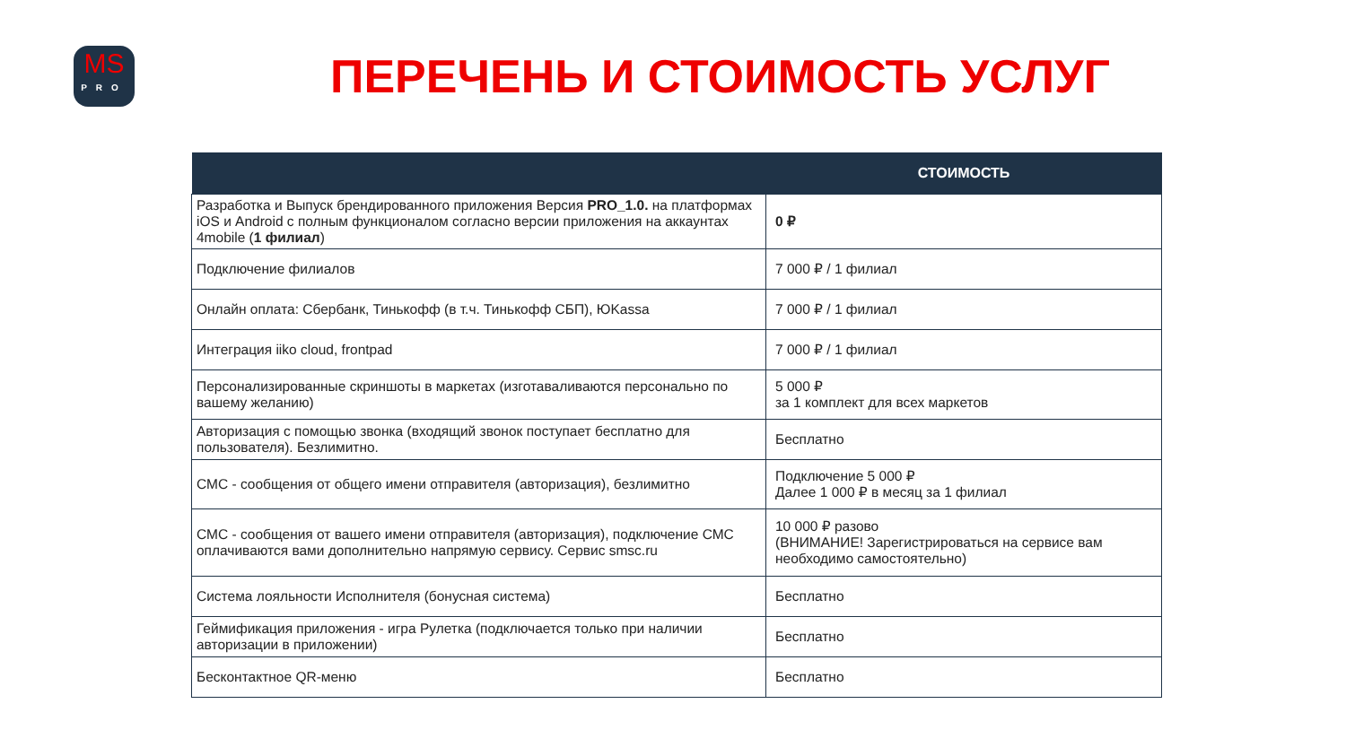MS
PRO
ПЕРЕЧЕНЬ И СТОИМОСТЬ УСЛУГ
| | СТОИМОСТЬ |
| --- | --- |
| Разработка и Выпуск брендированного приложения Версия PRO_1.0. на платформах iOS и Android с полным функционалом согласно версии приложения на аккаунтах 4mobile ( 1 филиал ) | 0 ₽ |
| Подключение филиалов | 7 000 ₽ / 1 филиал |
| Онлайн оплата: Сбербанк, Тинькофф (в т.ч. Тинькофф СБП), ЮKassa | 7 000 ₽ / 1 филиал |
| Интеграция iiko cloud, frontpad | 7 000 ₽ / 1 филиал |
| Персонализированные скриншоты в маркетах (изготаваливаются персонально по вашему желанию) | 5 000 ₽ за 1 комплект для всех маркетов |
| Авторизация с помощью звонка (входящий звонок поступает бесплатно для пользователя). Безлимитно. | Бесплатно |
| СМС - сообщения от общего имени отправителя (авторизация), безлимитно | Подключение 5 000 ₽ Далее 1 000 ₽ в месяц за 1 филиал |
| СМС - сообщения от вашего имени отправителя (авторизация), подключение СМС оплачиваются вами дополнительно напрямую сервису. Сервис smsc.ru | 10 000 ₽ разово (ВНИМАНИЕ! Зарегистрироваться на сервисе вам необходимо самостоятельно) |
| Система лояльности Исполнителя (бонусная система) | Бесплатно |
| Геймификация приложения - игра Рулетка (подключается только при наличии авторизации в приложении) | Бесплатно |
| Бесконтактное QR-меню | Бесплатно |